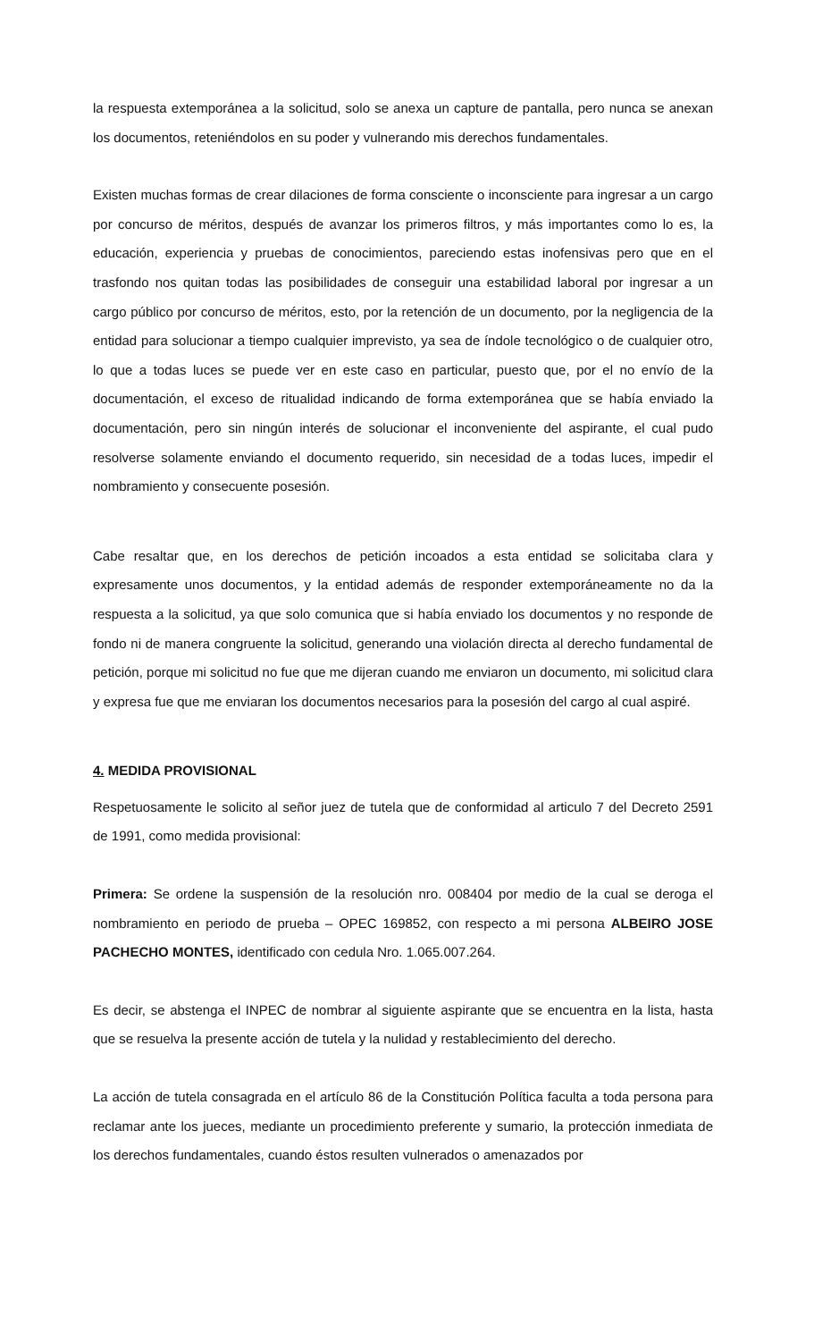la respuesta extemporánea a la solicitud, solo se anexa un capture de pantalla, pero nunca se anexan los documentos, reteniéndolos en su poder y vulnerando mis derechos fundamentales.
Existen muchas formas de crear dilaciones de forma consciente o inconsciente para ingresar a un cargo por concurso de méritos, después de avanzar los primeros filtros, y más importantes como lo es, la educación, experiencia y pruebas de conocimientos, pareciendo estas inofensivas pero que en el trasfondo nos quitan todas las posibilidades de conseguir una estabilidad laboral por ingresar a un cargo público por concurso de méritos, esto, por la retención de un documento, por la negligencia de la entidad para solucionar a tiempo cualquier imprevisto, ya sea de índole tecnológico o de cualquier otro, lo que a todas luces se puede ver en este caso en particular, puesto que, por el no envío de la documentación, el exceso de ritualidad indicando de forma extemporánea que se había enviado la documentación, pero sin ningún interés de solucionar el inconveniente del aspirante, el cual pudo resolverse solamente enviando el documento requerido, sin necesidad de a todas luces, impedir el nombramiento y consecuente posesión.
Cabe resaltar que, en los derechos de petición incoados a esta entidad se solicitaba clara y expresamente unos documentos, y la entidad además de responder extemporáneamente no da la respuesta a la solicitud, ya que solo comunica que si había enviado los documentos y no responde de fondo ni de manera congruente la solicitud, generando una violación directa al derecho fundamental de petición, porque mi solicitud no fue que me dijeran cuando me enviaron un documento, mi solicitud clara y expresa fue que me enviaran los documentos necesarios para la posesión del cargo al cual aspiré.
4. MEDIDA PROVISIONAL
Respetuosamente le solicito al señor juez de tutela que de conformidad al articulo 7 del Decreto 2591 de 1991, como medida provisional:
Primera: Se ordene la suspensión de la resolución nro. 008404 por medio de la cual se deroga el nombramiento en periodo de prueba – OPEC 169852, con respecto a mi persona ALBEIRO JOSE PACHECHO MONTES, identificado con cedula Nro. 1.065.007.264.
Es decir, se abstenga el INPEC de nombrar al siguiente aspirante que se encuentra en la lista, hasta que se resuelva la presente acción de tutela y la nulidad y restablecimiento del derecho.
La acción de tutela consagrada en el artículo 86 de la Constitución Política faculta a toda persona para reclamar ante los jueces, mediante un procedimiento preferente y sumario, la protección inmediata de los derechos fundamentales, cuando éstos resulten vulnerados o amenazados por